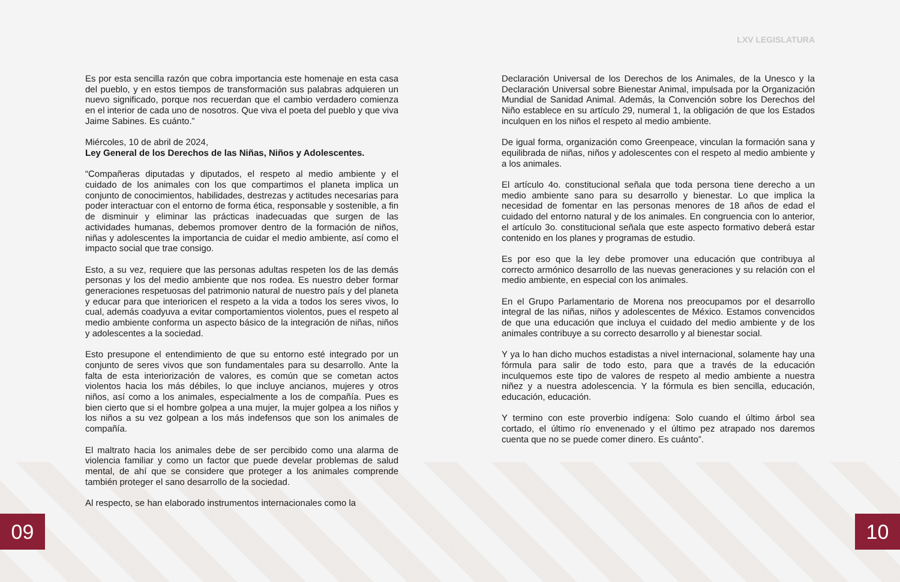LXV LEGISLATURA
Es por esta sencilla razón que cobra importancia este homenaje en esta casa del pueblo, y en estos tiempos de transformación sus palabras adquieren un nuevo significado, porque nos recuerdan que el cambio verdadero comienza en el interior de cada uno de nosotros. Que viva el poeta del pueblo y que viva Jaime Sabines. Es cuánto.”
Miércoles, 10 de abril de 2024,
Ley General de los Derechos de las Niñas, Niños y Adolescentes.
“Compañeras diputadas y diputados, el respeto al medio ambiente y el cuidado de los animales con los que compartimos el planeta implica un conjunto de conocimientos, habilidades, destrezas y actitudes necesarias para poder interactuar con el entorno de forma ética, responsable y sostenible, a fin de disminuir y eliminar las prácticas inadecuadas que surgen de las actividades humanas, debemos promover dentro de la formación de niños, niñas y adolescentes la importancia de cuidar el medio ambiente, así como el impacto social que trae consigo.
Esto, a su vez, requiere que las personas adultas respeten los de las demás personas y los del medio ambiente que nos rodea. Es nuestro deber formar generaciones respetuosas del patrimonio natural de nuestro país y del planeta y educar para que interioricen el respeto a la vida a todos los seres vivos, lo cual, además coadyuva a evitar comportamientos violentos, pues el respeto al medio ambiente conforma un aspecto básico de la integración de niñas, niños y adolescentes a la sociedad.
Esto presupone el entendimiento de que su entorno esté integrado por un conjunto de seres vivos que son fundamentales para su desarrollo. Ante la falta de esta interiorización de valores, es común que se cometan actos violentos hacia los más débiles, lo que incluye ancianos, mujeres y otros niños, así como a los animales, especialmente a los de compañía. Pues es bien cierto que si el hombre golpea a una mujer, la mujer golpea a los niños y los niños a su vez golpean a los más indefensos que son los animales de compañía.
El maltrato hacia los animales debe de ser percibido como una alarma de violencia familiar y como un factor que puede develar problemas de salud mental, de ahí que se considere que proteger a los animales comprende también proteger el sano desarrollo de la sociedad.
Al respecto, se han elaborado instrumentos internacionales como la
Declaración Universal de los Derechos de los Animales, de la Unesco y la Declaración Universal sobre Bienestar Animal, impulsada por la Organización Mundial de Sanidad Animal. Además, la Convención sobre los Derechos del Niño establece en su artículo 29, numeral 1, la obligación de que los Estados inculquen en los niños el respeto al medio ambiente.
De igual forma, organización como Greenpeace, vinculan la formación sana y equilibrada de niñas, niños y adolescentes con el respeto al medio ambiente y a los animales.
El artículo 4o. constitucional señala que toda persona tiene derecho a un medio ambiente sano para su desarrollo y bienestar. Lo que implica la necesidad de fomentar en las personas menores de 18 años de edad el cuidado del entorno natural y de los animales. En congruencia con lo anterior, el artículo 3o. constitucional señala que este aspecto formativo deberá estar contenido en los planes y programas de estudio.
Es por eso que la ley debe promover una educación que contribuya al correcto armónico desarrollo de las nuevas generaciones y su relación con el medio ambiente, en especial con los animales.
En el Grupo Parlamentario de Morena nos preocupamos por el desarrollo integral de las niñas, niños y adolescentes de México. Estamos convencidos de que una educación que incluya el cuidado del medio ambiente y de los animales contribuye a su correcto desarrollo y al bienestar social.
Y ya lo han dicho muchos estadistas a nivel internacional, solamente hay una fórmula para salir de todo esto, para que a través de la educación inculquemos este tipo de valores de respeto al medio ambiente a nuestra niñez y a nuestra adolescencia. Y la fórmula es bien sencilla, educación, educación, educación.
Y termino con este proverbio indígena: Solo cuando el último árbol sea cortado, el último río envenenado y el último pez atrapado nos daremos cuenta que no se puede comer dinero. Es cuánto”.
09 10